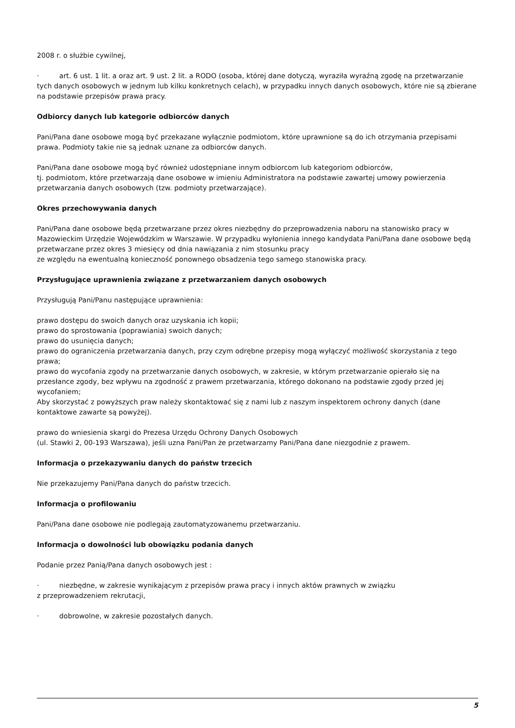2008 r. o służbie cywilnej,
· art. 6 ust. 1 lit. a oraz art. 9 ust. 2 lit. a RODO (osoba, której dane dotyczą, wyraziła wyraźną zgodę na przetwarzanie tych danych osobowych w jednym lub kilku konkretnych celach), w przypadku innych danych osobowych, które nie są zbierane na podstawie przepisów prawa pracy.
Odbiorcy danych lub kategorie odbiorców danych
Pani/Pana dane osobowe mogą być przekazane wyłącznie podmiotom, które uprawnione są do ich otrzymania przepisami prawa. Podmioty takie nie są jednak uznane za odbiorców danych.
Pani/Pana dane osobowe mogą być również udostępniane innym odbiorcom lub kategoriom odbiorców,
tj. podmiotom, które przetwarzają dane osobowe w imieniu Administratora na podstawie zawartej umowy powierzenia przetwarzania danych osobowych (tzw. podmioty przetwarzające).
Okres przechowywania danych
Pani/Pana dane osobowe będą przetwarzane przez okres niezbędny do przeprowadzenia naboru na stanowisko pracy w Mazowieckim Urzędzie Wojewódzkim w Warszawie. W przypadku wyłonienia innego kandydata Pani/Pana dane osobowe będą przetwarzane przez okres 3 miesięcy od dnia nawiązania z nim stosunku pracy
ze względu na ewentualną konieczność ponownego obsadzenia tego samego stanowiska pracy.
Przysługujące uprawnienia związane z przetwarzaniem danych osobowych
Przysługują Pani/Panu następujące uprawnienia:
prawo dostępu do swoich danych oraz uzyskania ich kopii;
prawo do sprostowania (poprawiania) swoich danych;
prawo do usunięcia danych;
prawo do ograniczenia przetwarzania danych, przy czym odrębne przepisy mogą wyłączyć możliwość skorzystania z tego prawa;
prawo do wycofania zgody na przetwarzanie danych osobowych, w zakresie, w którym przetwarzanie opierało się na przesłance zgody, bez wpływu na zgodność z prawem przetwarzania, którego dokonano na podstawie zgody przed jej wycofaniem;
Aby skorzystać z powyższych praw należy skontaktować się z nami lub z naszym inspektorem ochrony danych (dane kontaktowe zawarte są powyżej).
prawo do wniesienia skargi do Prezesa Urzędu Ochrony Danych Osobowych
(ul. Stawki 2, 00-193 Warszawa), jeśli uzna Pani/Pan że przetwarzamy Pani/Pana dane niezgodnie z prawem.
Informacja o przekazywaniu danych do państw trzecich
Nie przekazujemy Pani/Pana danych do państw trzecich.
Informacja o profilowaniu
Pani/Pana dane osobowe nie podlegają zautomatyzowanemu przetwarzaniu.
Informacja o dowolności lub obowiązku podania danych
Podanie przez Panią/Pana danych osobowych jest :
· niezbędne, w zakresie wynikającym z przepisów prawa pracy i innych aktów prawnych w związku
z przeprowadzeniem rekrutacji,
· dobrowolne, w zakresie pozostałych danych.
5